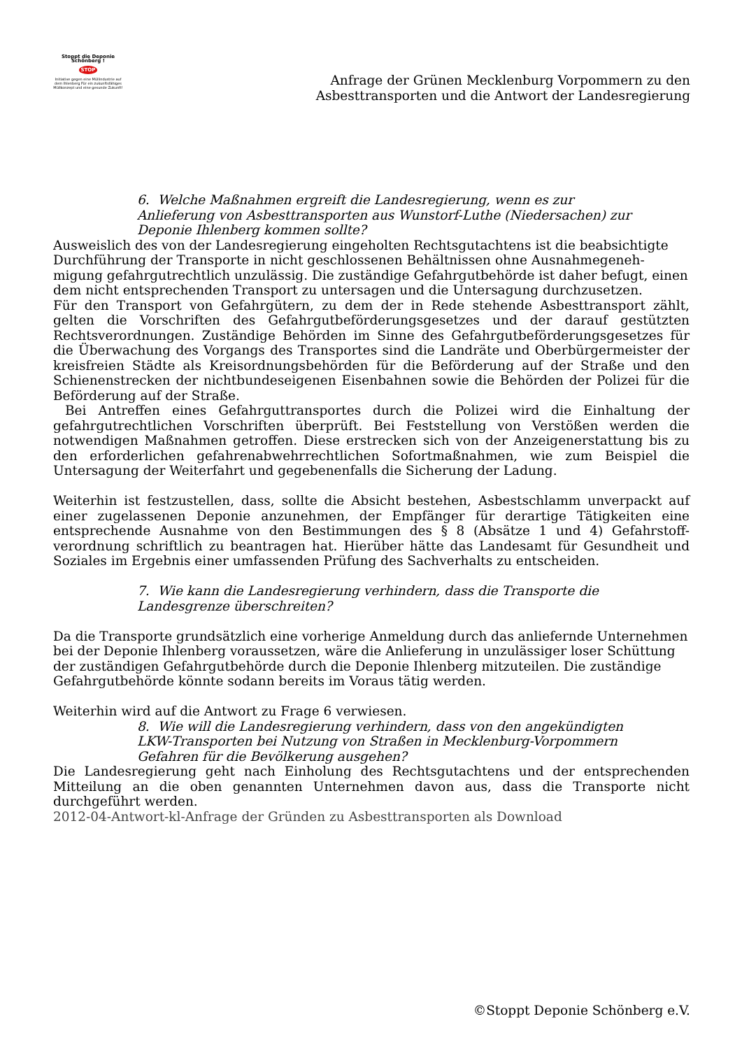Stoppt die Deponie Schönberg !
STOP
Initiative gegen eine Müllindustrie auf dem Ihlenberg Für ein zukunftsfähiges Müllkonzept und eine gesunde Zukunft!
Anfrage der Grünen Mecklenburg Vorpommern zu den
Asbesttransporten und die Antwort der Landesregierung
6. Welche Maßnahmen ergreift die Landesregierung, wenn es zur Anlieferung von Asbesttransporten aus Wunstorf-Luthe (Niedersachen) zur Deponie Ihlenberg kommen sollte?
Ausweislich des von der Landesregierung eingeholten Rechtsgutachtens ist die beabsichtigte Durchführung der Transporte in nicht geschlossenen Behältnissen ohne Ausnahmegeneh-migung gefahrgutrechtlich unzulässig. Die zuständige Gefahrgutbehörde ist daher befugt, einen dem nicht entsprechenden Transport zu untersagen und die Untersagung durchzusetzen.
Für den Transport von Gefahrgütern, zu dem der in Rede stehende Asbesttransport zählt, gelten die Vorschriften des Gefahrgutbeförderungsgesetzes und der darauf gestützten Rechtsverordnungen. Zuständige Behörden im Sinne des Gefahrgutbeförderungsgesetzes für die Überwachung des Vorgangs des Transportes sind die Landräte und Oberbürgermeister der kreisfreien Städte als Kreisordnungsbehörden für die Beförderung auf der Straße und den Schienenstrecken der nichtbundeseigenen Eisenbahnen sowie die Behörden der Polizei für die Beförderung auf der Straße.
Bei Antreffen eines Gefahrguttransportes durch die Polizei wird die Einhaltung der gefahrgutrechtlichen Vorschriften überprüft. Bei Feststellung von Verstößen werden die notwendigen Maßnahmen getroffen. Diese erstrecken sich von der Anzeigenerstattung bis zu den erforderlichen gefahrenabwehrrechtlichen Sofortmaßnahmen, wie zum Beispiel die Untersagung der Weiterfahrt und gegebenenfalls die Sicherung der Ladung.
Weiterhin ist festzustellen, dass, sollte die Absicht bestehen, Asbestschlamm unverpackt auf einer zugelassenen Deponie anzunehmen, der Empfänger für derartige Tätigkeiten eine entsprechende Ausnahme von den Bestimmungen des § 8 (Absätze 1 und 4) Gefahrstoff-verordnung schriftlich zu beantragen hat. Hierüber hätte das Landesamt für Gesundheit und Soziales im Ergebnis einer umfassenden Prüfung des Sachverhalts zu entscheiden.
7. Wie kann die Landesregierung verhindern, dass die Transporte die Landesgrenze überschreiten?
Da die Transporte grundsätzlich eine vorherige Anmeldung durch das anliefernde Unternehmen bei der Deponie Ihlenberg voraussetzen, wäre die Anlieferung in unzulässiger loser Schüttung der zuständigen Gefahrgutbehörde durch die Deponie Ihlenberg mitzuteilen. Die zuständige Gefahrgutbehörde könnte sodann bereits im Voraus tätig werden.
Weiterhin wird auf die Antwort zu Frage 6 verwiesen.
8. Wie will die Landesregierung verhindern, dass von den angekündigten LKW-Transporten bei Nutzung von Straßen in Mecklenburg-Vorpommern Gefahren für die Bevölkerung ausgehen?
Die Landesregierung geht nach Einholung des Rechtsgutachtens und der entsprechenden Mitteilung an die oben genannten Unternehmen davon aus, dass die Transporte nicht durchgeführt werden.
2012-04-Antwort-kl-Anfrage der Gründen zu Asbesttransporten als Download
©Stoppt Deponie Schönberg e.V.